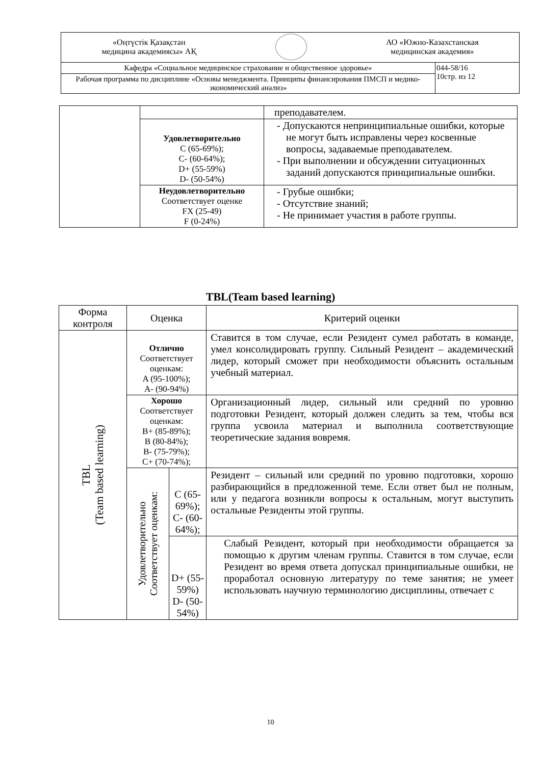| «Оңтүстік Қазақстан медицина академиясы» АҚ АО «Южно-Казахстанская медицинская академия» | |
| Кафедра «Социальное медицинское страхование и общественное здоровье» | 044-58/16 10стр. из 12 |
| Рабочая программа по дисциплине «Основы менеджмента. Принципы финансирования ПМСП и медико-экономический анализ» | |
| | | преподавателем. |
| | Удовлетворительно C (65-69%); C- (60-64%); D+ (55-59%) D- (50-54%) | - Допускаются непринципиальные ошибки, которые не могут быть исправлены через косвенные вопросы, задаваемые преподавателем. - При выполнении и обсуждении ситуационных заданий допускаются принципиальные ошибки. |
| | Неудовлетворительно Соответствует оценке FX (25-49) F (0-24%) | - Грубые ошибки; - Отсутствие знаний; - Не принимает участия в работе группы. |
TBL(Team based learning)
| Форма контроля | Оценка | | Критерий оценки |
| --- | --- | --- | --- |
| TBL (Team based learning) | Отлично Соответствует оценкам: A (95-100%); A- (90-94%) | | Ставится в том случае, если Резидент сумел работать в команде, умел консолидировать группу. Сильный Резидент – академический лидер, который сможет при необходимости объяснить остальным учебный материал. |
| | Хорошо Соответствует оценкам: B+ (85-89%); B (80-84%); B- (75-79%); C+ (70-74%); | | Организационный лидер, сильный или средний по уровню подготовки Резидент, который должен следить за тем, чтобы вся группа усвоила материал и выполнила соответствующие теоретические задания вовремя. |
| | Удовлетворительно Соответствует оценкам: | C (65-69%); C- (60-64%); | Резидент – сильный или средний по уровню подготовки, хорошо разбирающийся в предложенной теме. Если ответ был не полным, или у педагога возникли вопросы к остальным, могут выступить остальные Резиденты этой группы. |
| | | D+ (55-59%) D- (50-54%) | Слабый Резидент, который при необходимости обращается за помощью к другим членам группы. Ставится в том случае, если Резидент во время ответа допускал принципиальные ошибки, не проработал основную литературу по теме занятия; не умеет использовать научную терминологию дисциплины, отвечает с |
10